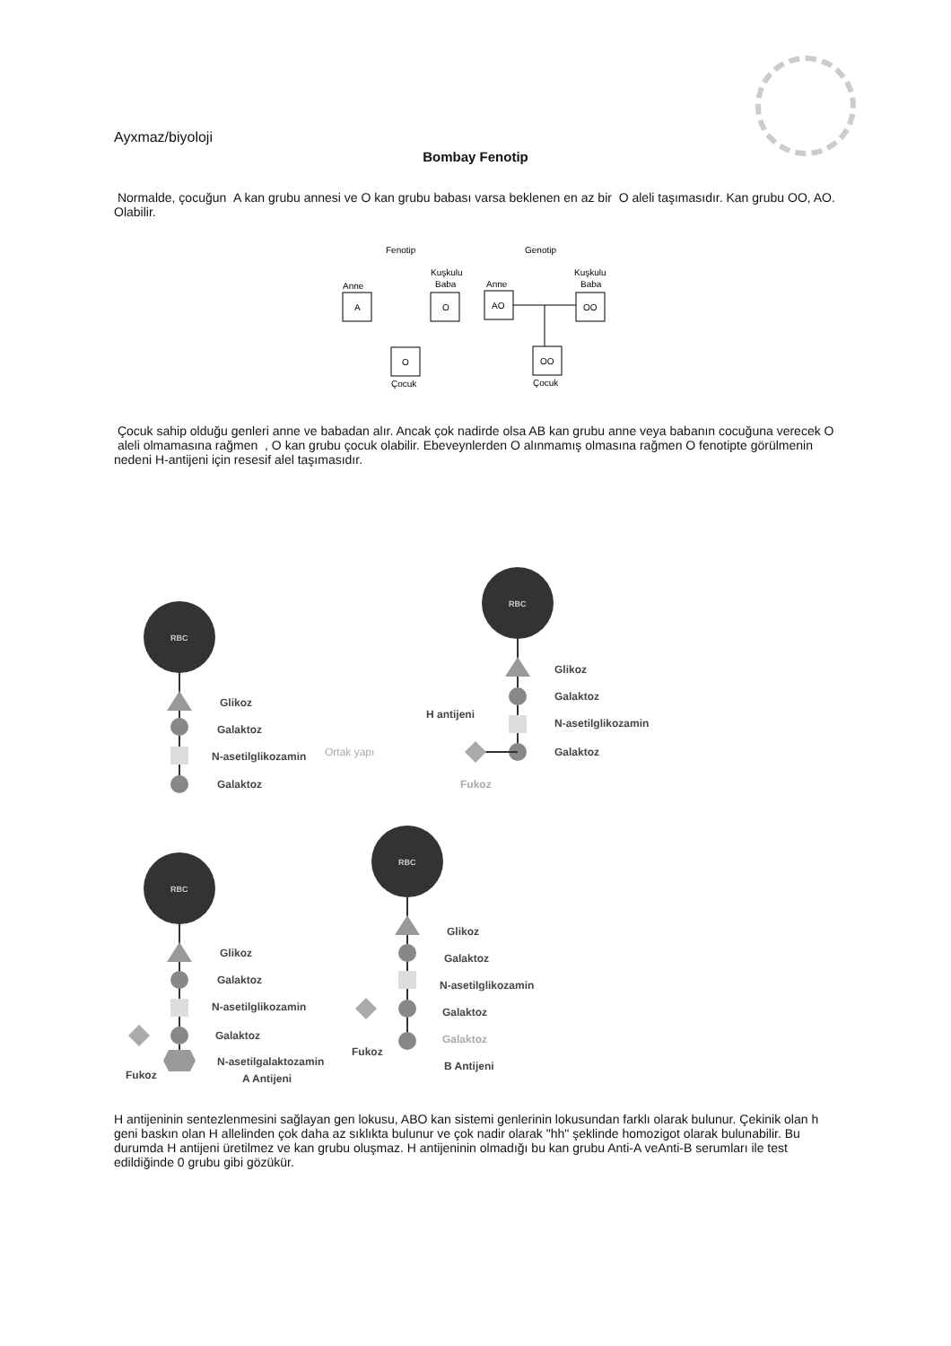Ayxmaz/biyoloji
Bombay Fenotip
Normalde, çocuğun A kan grubu annesi ve O kan grubu babası varsa beklenen en az bir O aleli taşımasıdır. Kan grubu OO, AO. Olabilir.
Fenotip
Genotip
Anne
A
Kuşkulu
Baba
O
Anne
AO
Kuşkulu
Baba
OO
O
Çocuk
OO
Çocuk
Çocuk sahip olduğu genleri anne ve babadan alır. Ancak çok nadirde olsa AB kan grubu anne veya babanın cocuğuna verecek O aleli olmamasına rağmen , O kan grubu çocuk olabilir. Ebeveynlerden O alınmamış olmasına rağmen O fenotipte görülmenin nedeni H-antijeni için resesif alel taşımasıdır.
RBC
Glikoz
Galaktoz
N-asetilglikozamin
Galaktoz
Ortak yapı
RBC
Glikoz
Galaktoz
N-asetilglikozamin
Galaktoz
H antijeni
Fukoz
RBC
Glikoz
Galaktoz
N-asetilglikozamin
Galaktoz
N-asetilgalaktozamin
A Antijeni
Fukoz
RBC
Glikoz
Galaktoz
N-asetilglikozamin
Galaktoz
Galaktoz
Fukoz
B Antijeni
H antijeninin sentezlenmesini sağlayan gen lokusu, ABO kan sistemi genlerinin lokusundan farklı olarak bulunur. Çekinik olan h geni baskın olan H allelinden çok daha az sıklıkta bulunur ve çok nadir olarak "hh" şeklinde homozigot olarak bulunabilir. Bu durumda H antijeni üretilmez ve kan grubu oluşmaz. H antijeninin olmadığı bu kan grubu Anti-A veAnti-B serumları ile test edildiğinde 0 grubu gibi gözükür.